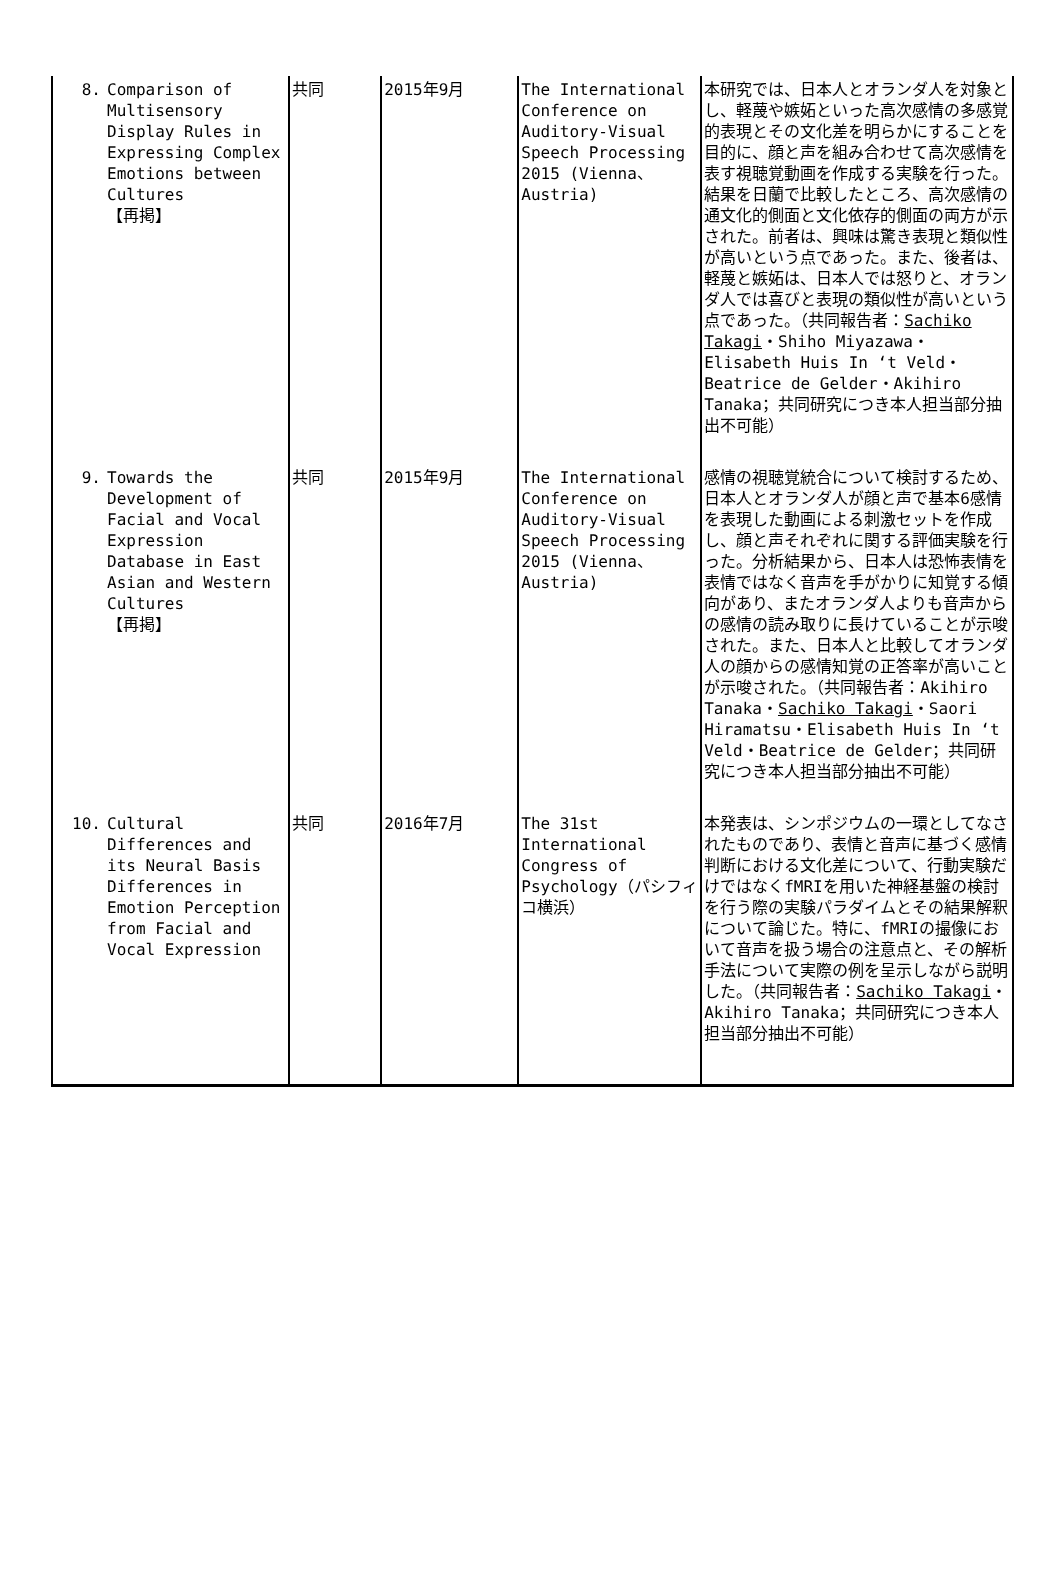| 8. Comparison of Multisensory Display Rules in Expressing Complex Emotions between Cultures 【再掲】 | 共同 | 2015年9月 | The International Conference on Auditory-Visual Speech Processing 2015 (Vienna、Austria) | 本研究では、日本人とオランダ人を対象とし、軽蔑や嫉妬といった高次感情の多感覚的表現とその文化差を明らかにすることを目的に、顔と声を組み合わせて高次感情を表す視聴覚動画を作成する実験を行った。結果を日蘭で比較したところ、高次感情の通文化的側面と文化依存的側面の両方が示された。前者は、興味は驚き表現と類似性が高いという点であった。また、後者は、軽蔑と嫉妬は、日本人では怒りと、オランダ人では喜びと表現の類似性が高いという点であった。（共同報告者： Sachiko Takagi ・Shiho Miyazawa・Elisabeth Huis In ‘t Veld・Beatrice de Gelder・Akihiro Tanaka；共同研究につき本人担当部分抽出不可能） |
| 9. Towards the Development of Facial and Vocal Expression Database in East Asian and Western Cultures 【再掲】 | 共同 | 2015年9月 | The International Conference on Auditory-Visual Speech Processing 2015 (Vienna、Austria) | 感情の視聴覚統合について検討するため、日本人とオランダ人が顔と声で基本6感情を表現した動画による刺激セットを作成し、顔と声それぞれに関する評価実験を行った。分析結果から、日本人は恐怖表情を表情ではなく音声を手がかりに知覚する傾向があり、またオランダ人よりも音声からの感情の読み取りに長けていることが示唆された。また、日本人と比較してオランダ人の顔からの感情知覚の正答率が高いことが示唆された。（共同報告者：Akihiro Tanaka・ Sachiko Takagi ・Saori Hiramatsu・Elisabeth Huis In ‘t Veld・Beatrice de Gelder；共同研究につき本人担当部分抽出不可能） |
| 10. Cultural Differences and its Neural Basis Differences in Emotion Perception from Facial and Vocal Expression | 共同 | 2016年7月 | The 31st International Congress of Psychology（パシフィコ横浜） | 本発表は、シンポジウムの一環としてなされたものであり、表情と音声に基づく感情判断における文化差について、行動実験だけではなくfMRIを用いた神経基盤の検討を行う際の実験パラダイムとその結果解釈について論じた。特に、fMRIの撮像において音声を扱う場合の注意点と、その解析手法について実際の例を呈示しながら説明した。（共同報告者： Sachiko Takagi ・Akihiro Tanaka；共同研究につき本人担当部分抽出不可能） |